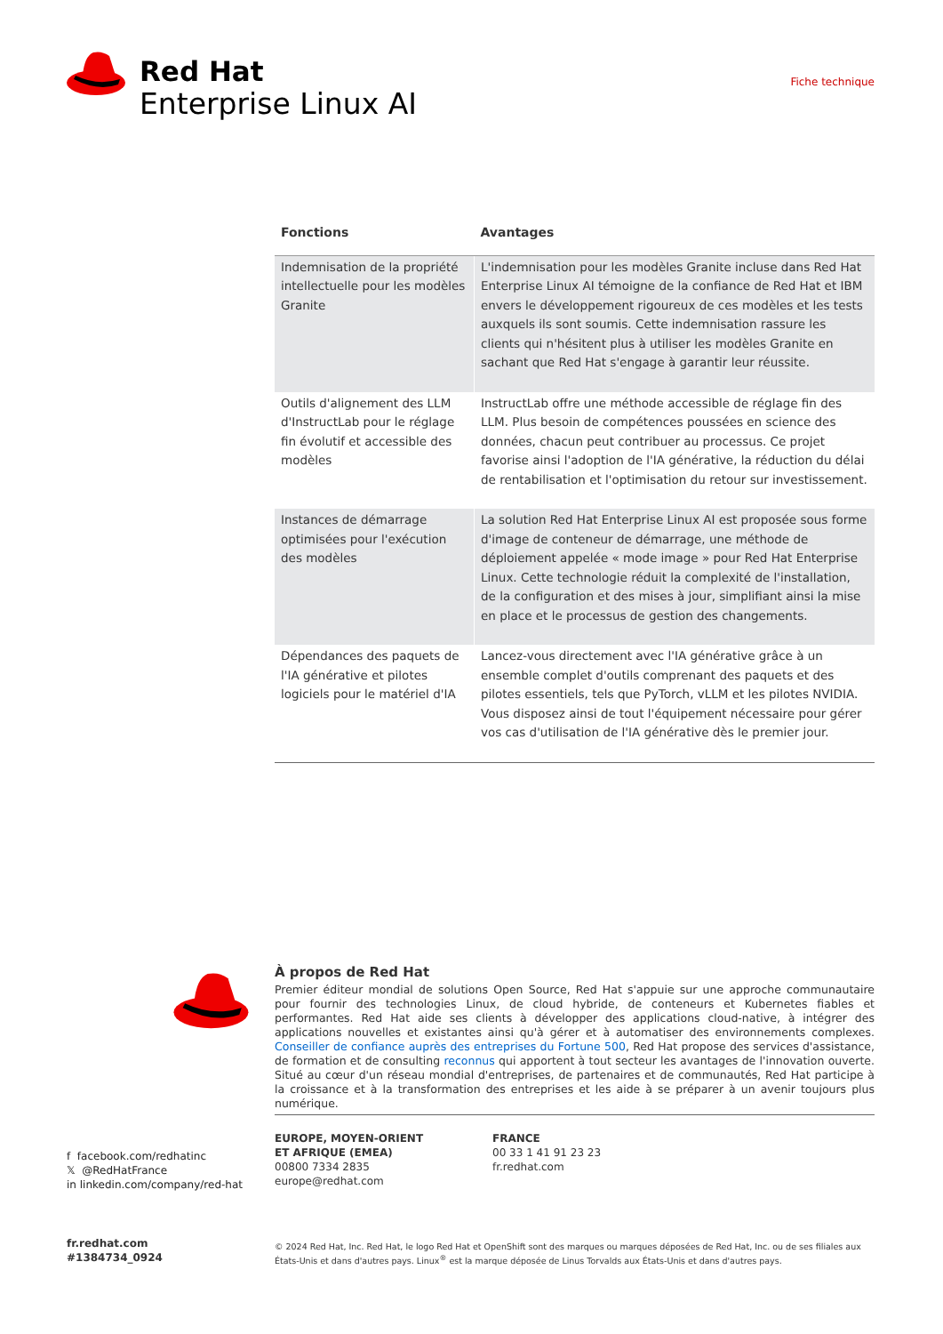Red Hat
Enterprise Linux AI
Fiche technique
| Fonctions | Avantages |
| --- | --- |
| Indemnisation de la propriété intellectuelle pour les modèles Granite | L'indemnisation pour les modèles Granite incluse dans Red Hat Enterprise Linux AI témoigne de la confiance de Red Hat et IBM envers le développement rigoureux de ces modèles et les tests auxquels ils sont soumis. Cette indemnisation rassure les clients qui n'hésitent plus à utiliser les modèles Granite en sachant que Red Hat s'engage à garantir leur réussite. |
| Outils d'alignement des LLM d'InstructLab pour le réglage fin évolutif et accessible des modèles | InstructLab offre une méthode accessible de réglage fin des LLM. Plus besoin de compétences poussées en science des données, chacun peut contribuer au processus. Ce projet favorise ainsi l'adoption de l'IA générative, la réduction du délai de rentabilisation et l'optimisation du retour sur investissement. |
| Instances de démarrage optimisées pour l'exécution des modèles | La solution Red Hat Enterprise Linux AI est proposée sous forme d'image de conteneur de démarrage, une méthode de déploiement appelée « mode image » pour Red Hat Enterprise Linux. Cette technologie réduit la complexité de l'installation, de la configuration et des mises à jour, simplifiant ainsi la mise en place et le processus de gestion des changements. |
| Dépendances des paquets de l'IA générative et pilotes logiciels pour le matériel d'IA | Lancez-vous directement avec l'IA générative grâce à un ensemble complet d'outils comprenant des paquets et des pilotes essentiels, tels que PyTorch, vLLM et les pilotes NVIDIA. Vous disposez ainsi de tout l'équipement nécessaire pour gérer vos cas d'utilisation de l'IA générative dès le premier jour. |
À propos de Red Hat
Premier éditeur mondial de solutions Open Source, Red Hat s'appuie sur une approche communautaire pour fournir des technologies Linux, de cloud hybride, de conteneurs et Kubernetes fiables et performantes. Red Hat aide ses clients à développer des applications cloud-native, à intégrer des applications nouvelles et existantes ainsi qu'à gérer et à automatiser des environnements complexes. Conseiller de confiance auprès des entreprises du Fortune 500, Red Hat propose des services d'assistance, de formation et de consulting reconnus qui apportent à tout secteur les avantages de l'innovation ouverte. Situé au cœur d'un réseau mondial d'entreprises, de partenaires et de communautés, Red Hat participe à la croissance et à la transformation des entreprises et les aide à se préparer à un avenir toujours plus numérique.
f facebook.com/redhatinc
𝕏 @RedHatFrance
in linkedin.com/company/red-hat
EUROPE, MOYEN-ORIENT
ET AFRIQUE (EMEA)
00800 7334 2835
europe@redhat.com
FRANCE
00 33 1 41 91 23 23
fr.redhat.com
fr.redhat.com
#1384734_0924
© 2024 Red Hat, Inc. Red Hat, le logo Red Hat et OpenShift sont des marques ou marques déposées de Red Hat, Inc. ou de ses filiales aux États-Unis et dans d'autres pays. Linux<sup>®</sup> est la marque déposée de Linus Torvalds aux États-Unis et dans d'autres pays.